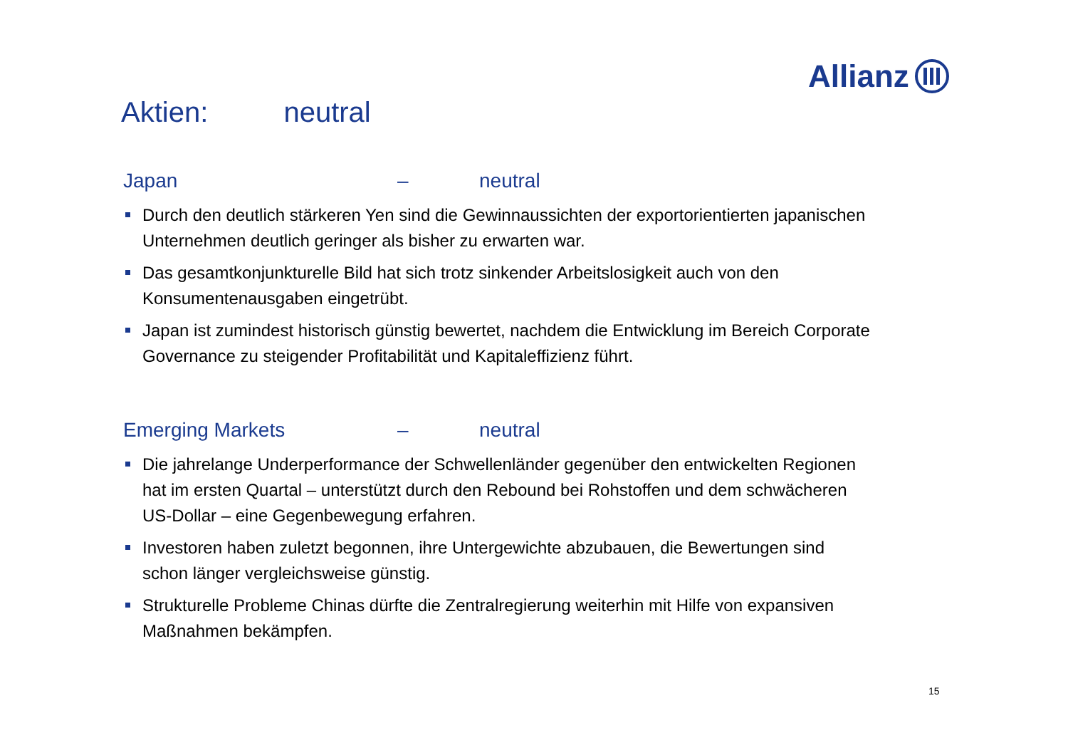Allianz
Aktien: neutral
Japan – neutral
Durch den deutlich stärkeren Yen sind die Gewinnaussichten der exportorientierten japanischen Unternehmen deutlich geringer als bisher zu erwarten war.
Das gesamtkonjunkturelle Bild hat sich trotz sinkender Arbeitslosigkeit auch von den Konsumentenausgaben eingetrübt.
Japan ist zumindest historisch günstig bewertet, nachdem die Entwicklung im Bereich Corporate Governance zu steigender Profitabilität und Kapitaleffizienz führt.
Emerging Markets – neutral
Die jahrelange Underperformance der Schwellenländer gegenüber den entwickelten Regionen hat im ersten Quartal – unterstützt durch den Rebound bei Rohstoffen und dem schwächeren US-Dollar – eine Gegenbewegung erfahren.
Investoren haben zuletzt begonnen, ihre Untergewichte abzubauen, die Bewertungen sind schon länger vergleichsweise günstig.
Strukturelle Probleme Chinas dürfte die Zentralregierung weiterhin mit Hilfe von expansiven Maßnahmen bekämpfen.
15